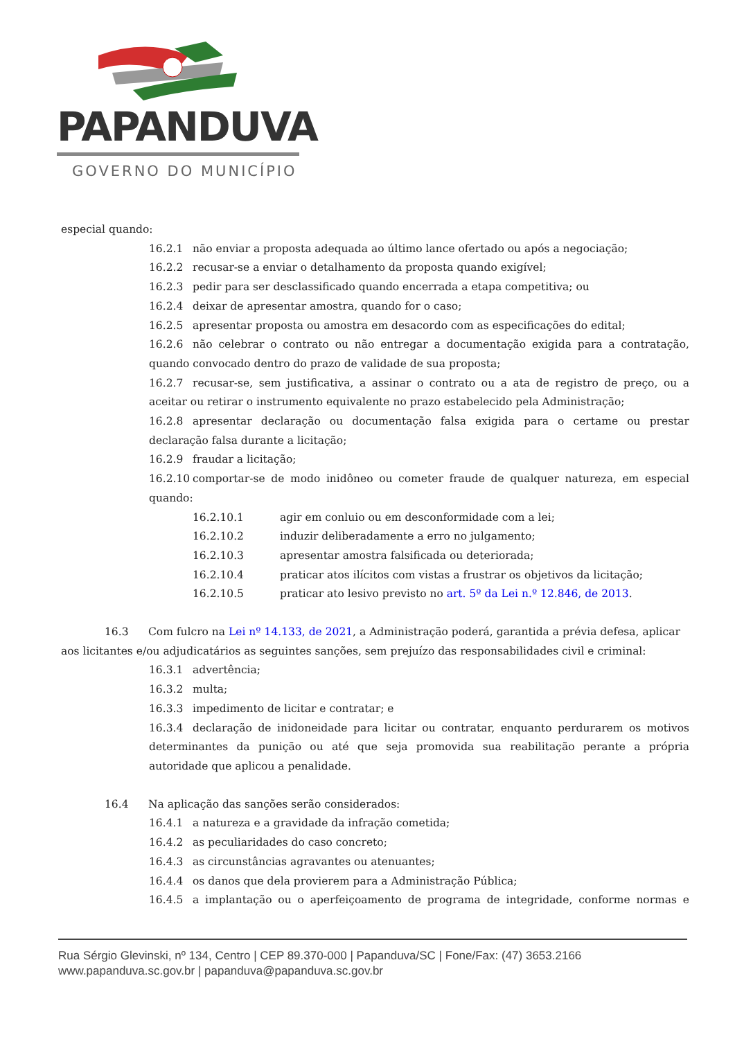PAPANDUVA
GOVERNO DO MUNICÍPIO
especial quando:
16.2.1 não enviar a proposta adequada ao último lance ofertado ou após a negociação;
16.2.2 recusar-se a enviar o detalhamento da proposta quando exigível;
16.2.3 pedir para ser desclassificado quando encerrada a etapa competitiva; ou
16.2.4 deixar de apresentar amostra, quando for o caso;
16.2.5 apresentar proposta ou amostra em desacordo com as especificações do edital;
16.2.6 não celebrar o contrato ou não entregar a documentação exigida para a contratação, quando convocado dentro do prazo de validade de sua proposta;
16.2.7 recusar-se, sem justificativa, a assinar o contrato ou a ata de registro de preço, ou a aceitar ou retirar o instrumento equivalente no prazo estabelecido pela Administração;
16.2.8 apresentar declaração ou documentação falsa exigida para o certame ou prestar declaração falsa durante a licitação;
16.2.9 fraudar a licitação;
16.2.10 comportar-se de modo inidôneo ou cometer fraude de qualquer natureza, em especial quando:
16.2.10.1 agir em conluio ou em desconformidade com a lei;
16.2.10.2 induzir deliberadamente a erro no julgamento;
16.2.10.3 apresentar amostra falsificada ou deteriorada;
16.2.10.4 praticar atos ilícitos com vistas a frustrar os objetivos da licitação;
16.2.10.5 praticar ato lesivo previsto no art. 5º da Lei n.º 12.846, de 2013.
16.3 Com fulcro na Lei nº 14.133, de 2021, a Administração poderá, garantida a prévia defesa, aplicar
aos licitantes e/ou adjudicatários as seguintes sanções, sem prejuízo das responsabilidades civil e criminal:
16.3.1 advertência;
16.3.2 multa;
16.3.3 impedimento de licitar e contratar; e
16.3.4 declaração de inidoneidade para licitar ou contratar, enquanto perdurarem os motivos determinantes da punição ou até que seja promovida sua reabilitação perante a própria autoridade que aplicou a penalidade.
16.4 Na aplicação das sanções serão considerados:
16.4.1 a natureza e a gravidade da infração cometida;
16.4.2 as peculiaridades do caso concreto;
16.4.3 as circunstâncias agravantes ou atenuantes;
16.4.4 os danos que dela provierem para a Administração Pública;
16.4.5 a implantação ou o aperfeiçoamento de programa de integridade, conforme normas e
Rua Sérgio Glevinski, nº 134, Centro | CEP 89.370-000 | Papanduva/SC | Fone/Fax: (47) 3653.2166
www.papanduva.sc.gov.br | papanduva@papanduva.sc.gov.br